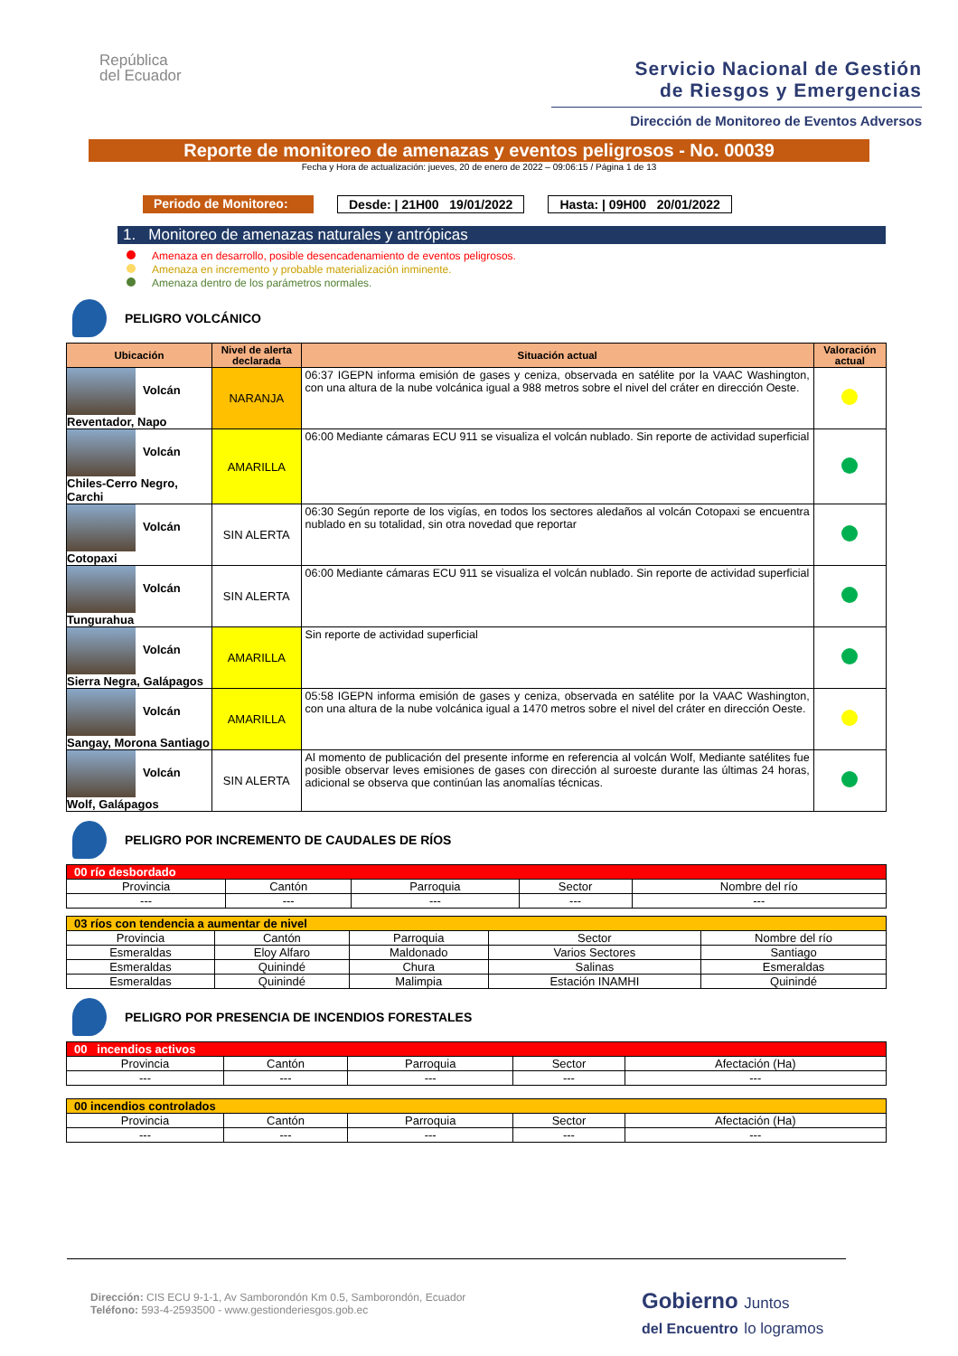República
del Ecuador
Servicio Nacional de Gestión
de Riesgos y Emergencias
Dirección de Monitoreo de Eventos Adversos
Reporte de monitoreo de amenazas y eventos peligrosos - No. 00039
Fecha y Hora de actualización: jueves, 20 de enero de 2022 – 09:06:15 / Página 1 de 13
Periodo de Monitoreo:
Desde: | 21H00 19/01/2022 Hasta: | 09H00 20/01/2022
1. Monitoreo de amenazas naturales y antrópicas
Amenaza en desarrollo, posible desencadenamiento de eventos peligrosos.
Amenaza en incremento y probable materialización inminente.
Amenaza dentro de los parámetros normales.
PELIGRO VOLCÁNICO
| Ubicación | Nivel de alerta declarada | Situación actual | Valoración actual |
| --- | --- | --- | --- |
| Volcán Reventador, Napo | NARANJA | 06:37 IGEPN informa emisión de gases y ceniza, observada en satélite por la VAAC Washington, con una altura de la nube volcánica igual a 988 metros sobre el nivel del cráter en dirección Oeste. | |
| Volcán Chiles-Cerro Negro, Carchi | AMARILLA | 06:00 Mediante cámaras ECU 911 se visualiza el volcán nublado. Sin reporte de actividad superficial | |
| Volcán Cotopaxi | SIN ALERTA | 06:30 Según reporte de los vigías, en todos los sectores aledaños al volcán Cotopaxi se encuentra nublado en su totalidad, sin otra novedad que reportar | |
| Volcán Tungurahua | SIN ALERTA | 06:00 Mediante cámaras ECU 911 se visualiza el volcán nublado. Sin reporte de actividad superficial | |
| Volcán Sierra Negra, Galápagos | AMARILLA | Sin reporte de actividad superficial | |
| Volcán Sangay, Morona Santiago | AMARILLA | 05:58 IGEPN informa emisión de gases y ceniza, observada en satélite por la VAAC Washington, con una altura de la nube volcánica igual a 1470 metros sobre el nivel del cráter en dirección Oeste. | |
| Volcán Wolf, Galápagos | SIN ALERTA | Al momento de publicación del presente informe en referencia al volcán Wolf, Mediante satélites fue posible observar leves emisiones de gases con dirección al suroeste durante las últimas 24 horas, adicional se observa que continúan las anomalías técnicas. | |
PELIGRO POR INCREMENTO DE CAUDALES DE RÍOS
| 00 río desbordado | | | | |
| Provincia | Cantón | Parroquia | Sector | Nombre del río |
| --- | --- | --- | --- | --- |
| 03 ríos con tendencia a aumentar de nivel | | | | |
| Provincia | Cantón | Parroquia | Sector | Nombre del río |
| Esmeraldas | Eloy Alfaro | Maldonado | Varios Sectores | Santiago |
| Esmeraldas | Quinindé | Chura | Salinas | Esmeraldas |
| Esmeraldas | Quinindé | Malimpia | Estación INAMHI | Quinindé |
PELIGRO POR PRESENCIA DE INCENDIOS FORESTALES
| 00 incendios activos | | | | |
| Provincia | Cantón | Parroquia | Sector | Afectación (Ha) |
| --- | --- | --- | --- | --- |
| 00 incendios controlados | | | | |
| Provincia | Cantón | Parroquia | Sector | Afectación (Ha) |
| --- | --- | --- | --- | --- |
Dirección: CIS ECU 9-1-1, Av Samborondón Km 0.5, Samborondón, Ecuador
Teléfono: 593-4-2593500 - www.gestionderiesgos.gob.ec
Gobierno Juntos
del Encuentro lo logramos